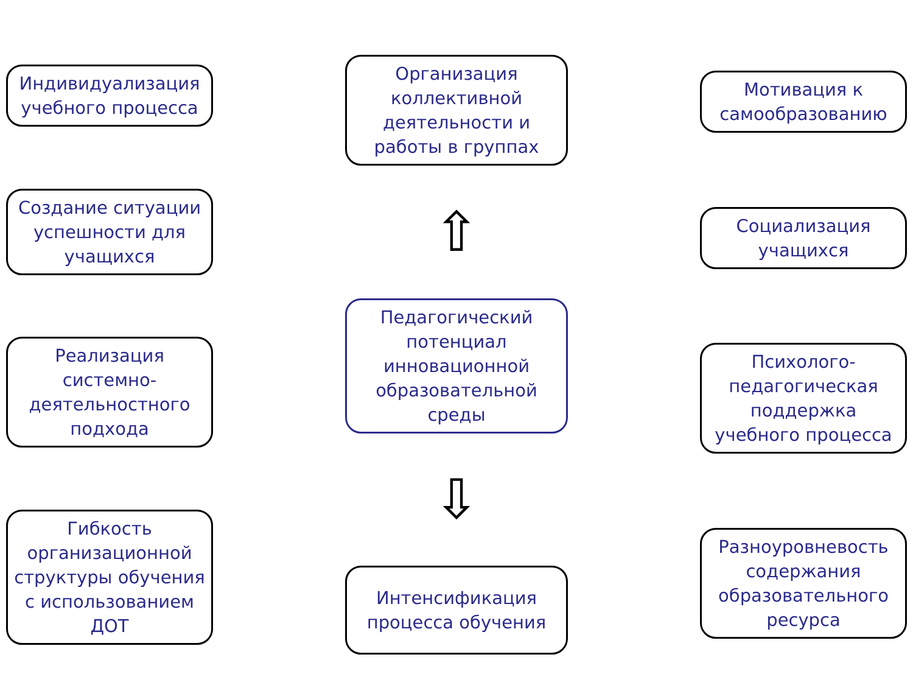Индивидуализация учебного процесса
Создание ситуации успешности для учащихся
Реализация системно-деятельностного подхода
Гибкость организационной структуры обучения с использованием ДОТ
Организация коллективной деятельности и работы в группах
⇧
Педагогический потенциал инновационной образовательной среды
⇩
Интенсификация процесса обучения
Мотивация к самообразованию
Социализация учащихся
Психолого-педагогическая поддержка учебного процесса
Разноуровневость содержания образовательного ресурса